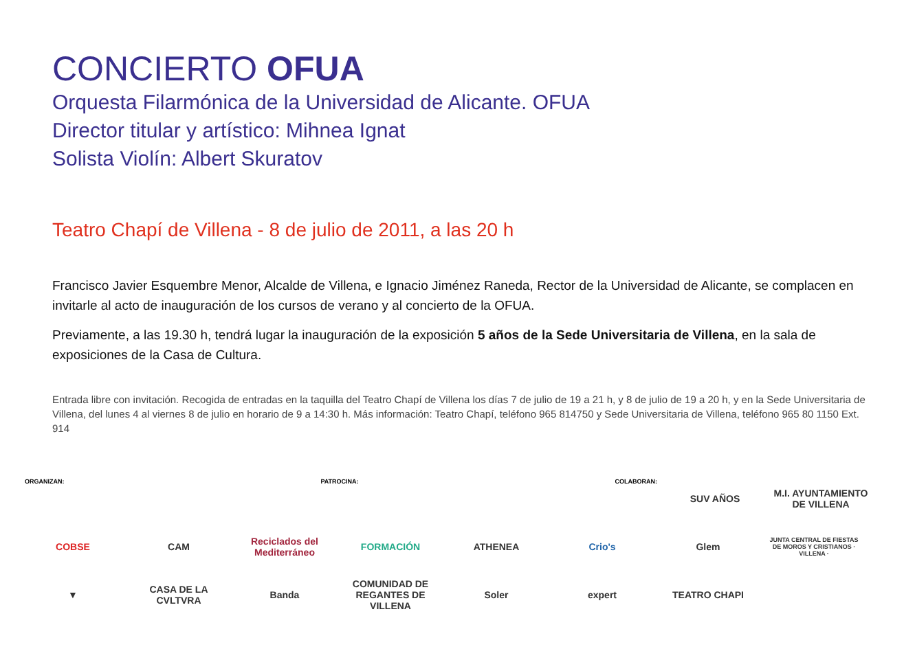CONCIERTO OFUA
Orquesta Filarmónica de la Universidad de Alicante. OFUA
Director titular y artístico: Mihnea Ignat
Solista Violín: Albert Skuratov
Teatro Chapí de Villena - 8 de julio de 2011, a las 20 h
Francisco Javier Esquembre Menor, Alcalde de Villena, e Ignacio Jiménez Raneda, Rector de la Universidad de Alicante, se complacen en invitarle al acto de inauguración de los cursos de verano y al concierto de la OFUA.
Previamente, a las 19.30 h, tendrá lugar la inauguración de la exposición 5 años de la Sede Universitaria de Villena, en la sala de exposiciones de la Casa de Cultura.
Entrada libre con invitación. Recogida de entradas en la taquilla del Teatro Chapí de Villena los días 7 de julio de 19 a 21 h, y 8 de julio de 19 a 20 h, y en la Sede Universitaria de Villena, del lunes 4 al viernes 8 de julio en horario de 9 a 14:30 h. Más información: Teatro Chapí, teléfono 965 814750 y Sede Universitaria de Villena, teléfono 965 80 1150 Ext. 914
ORGANIZAN: PATROCINA: COLABORAN:
SUV AÑOS
M.I. AYUNTAMIENTO DE VILLENA
COBSE
CAM
Reciclados del Mediterráneo
FORMACIÓN
ATHENEA
Crio's
Glem
JUNTA CENTRAL DE FIESTAS DE MOROS Y CRISTIANOS · VILLENA ·
▼
CASA DE LA CVLTVRA
Banda
COMUNIDAD DE REGANTES DE VILLENA
Soler
expert
TEATRO CHAPI